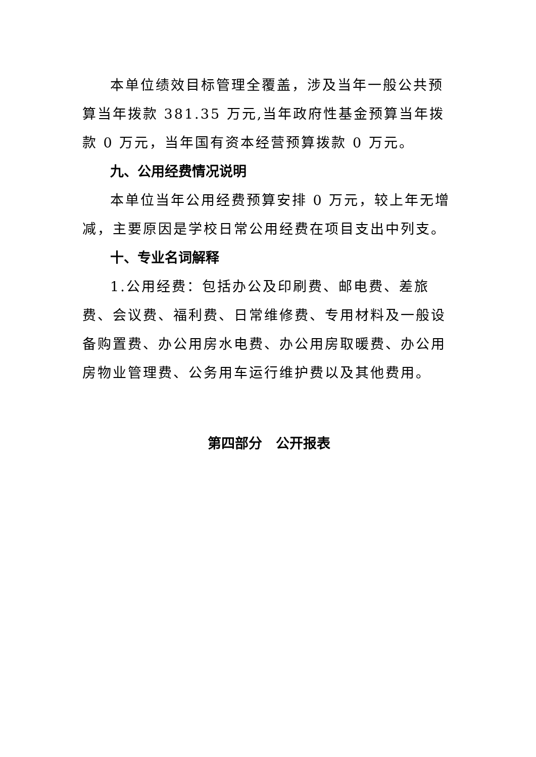本单位绩效目标管理全覆盖，涉及当年一般公共预算当年拨款 381.35 万元,当年政府性基金预算当年拨款 0 万元，当年国有资本经营预算拨款 0 万元。
九、公用经费情况说明
本单位当年公用经费预算安排 0 万元，较上年无增减，主要原因是学校日常公用经费在项目支出中列支。
十、专业名词解释
1.公用经费：包括办公及印刷费、邮电费、差旅费、会议费、福利费、日常维修费、专用材料及一般设备购置费、办公用房水电费、办公用房取暖费、办公用房物业管理费、公务用车运行维护费以及其他费用。
第四部分　公开报表